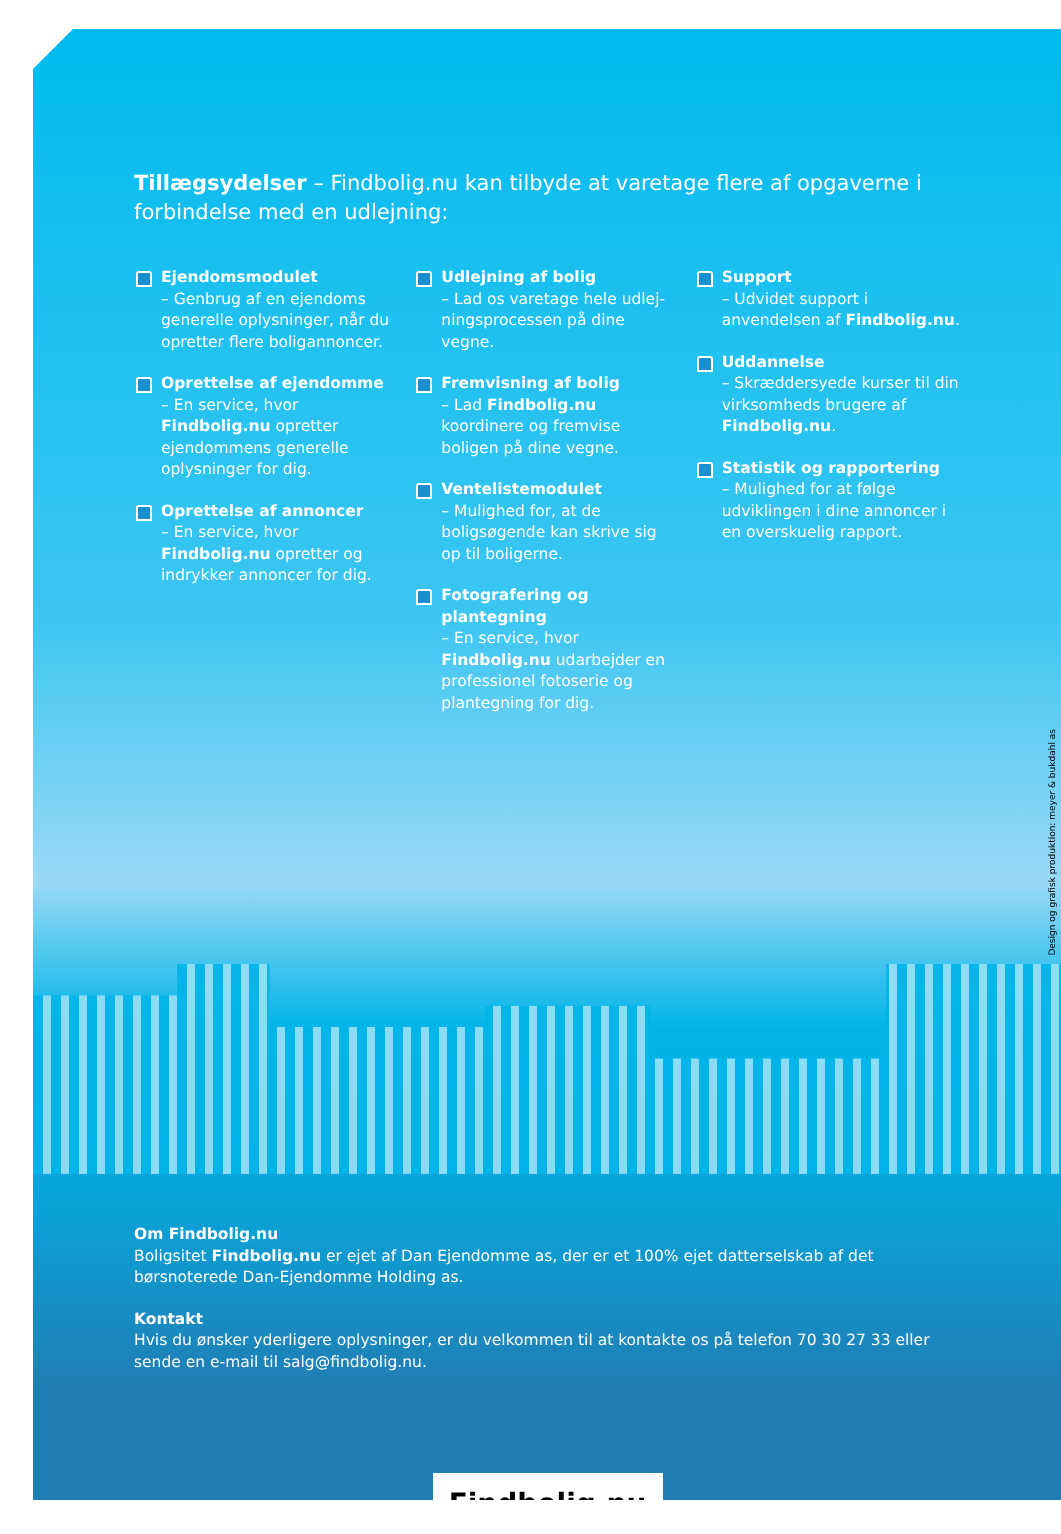Tillægsydelser – Findbolig.nu kan tilbyde at varetage flere af opgaverne i forbindelse med en udlejning:
Ejendomsmodulet
– Genbrug af en ejendoms generelle oplysninger, når du opretter flere boligannoncer.
Oprettelse af ejendomme
– En service, hvor Findbolig.nu opretter ejendommens generelle oplysninger for dig.
Oprettelse af annoncer
– En service, hvor Findbolig.nu opretter og indrykker annoncer for dig.
Udlejning af bolig
– Lad os varetage hele udlej-ningsprocessen på dine vegne.
Fremvisning af bolig
– Lad Findbolig.nu koordinere og fremvise boligen på dine vegne.
Ventelistemodulet
– Mulighed for, at de boligsøgende kan skrive sig op til boligerne.
Fotografering og plantegning
– En service, hvor Findbolig.nu udarbejder en professionel fotoserie og plantegning for dig.
Support
– Udvidet support i anvendelsen af Findbolig.nu.
Uddannelse
– Skræddersyede kurser til din virksomheds brugere af Findbolig.nu.
Statistik og rapportering
– Mulighed for at følge udviklingen i dine annoncer i en overskuelig rapport.
Om Findbolig.nu
Boligsitet Findbolig.nu er ejet af Dan Ejendomme as, der er et 100% ejet datterselskab af det børsnoterede Dan-Ejendomme Holding as.
Kontakt
Hvis du ønsker yderligere oplysninger, er du velkommen til at kontakte os på telefon 70 30 27 33 eller sende en e-mail til salg@findbolig.nu.
Findbolig.nu
Design og grafisk produktion: meyer & bukdahl as